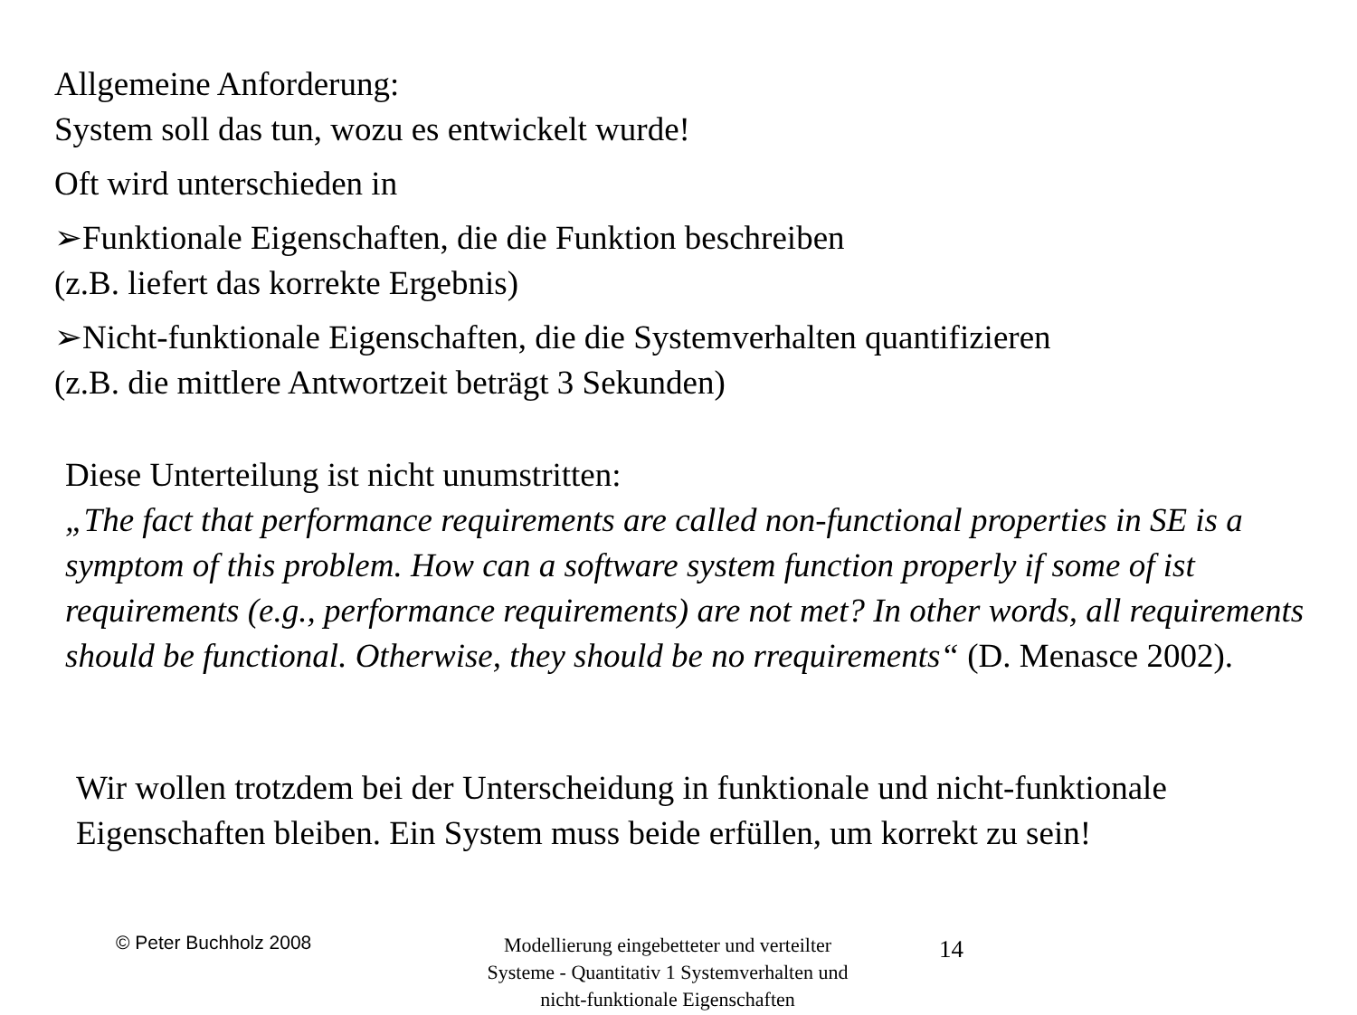Allgemeine Anforderung:
System soll das tun, wozu es entwickelt wurde!
Oft wird unterschieden in
➢Funktionale Eigenschaften, die die Funktion beschreiben
(z.B. liefert das korrekte Ergebnis)
➢Nicht-funktionale Eigenschaften, die die Systemverhalten quantifizieren
(z.B. die mittlere Antwortzeit beträgt 3 Sekunden)
Diese Unterteilung ist nicht unumstritten:
„The fact that performance requirements are called non-functional properties in SE is a symptom of this problem. How can a software system function properly if some of ist requirements (e.g., performance requirements) are not met? In other words, all requirements should be functional. Otherwise, they should be no rrequirements“ (D. Menasce 2002).
Wir wollen trotzdem bei der Unterscheidung in funktionale und nicht-funktionale Eigenschaften bleiben. Ein System muss beide erfüllen, um korrekt zu sein!
© Peter Buchholz 2008
Modellierung eingebetteter und verteilter Systeme - Quantitativ 1 Systemverhalten und nicht-funktionale Eigenschaften
14